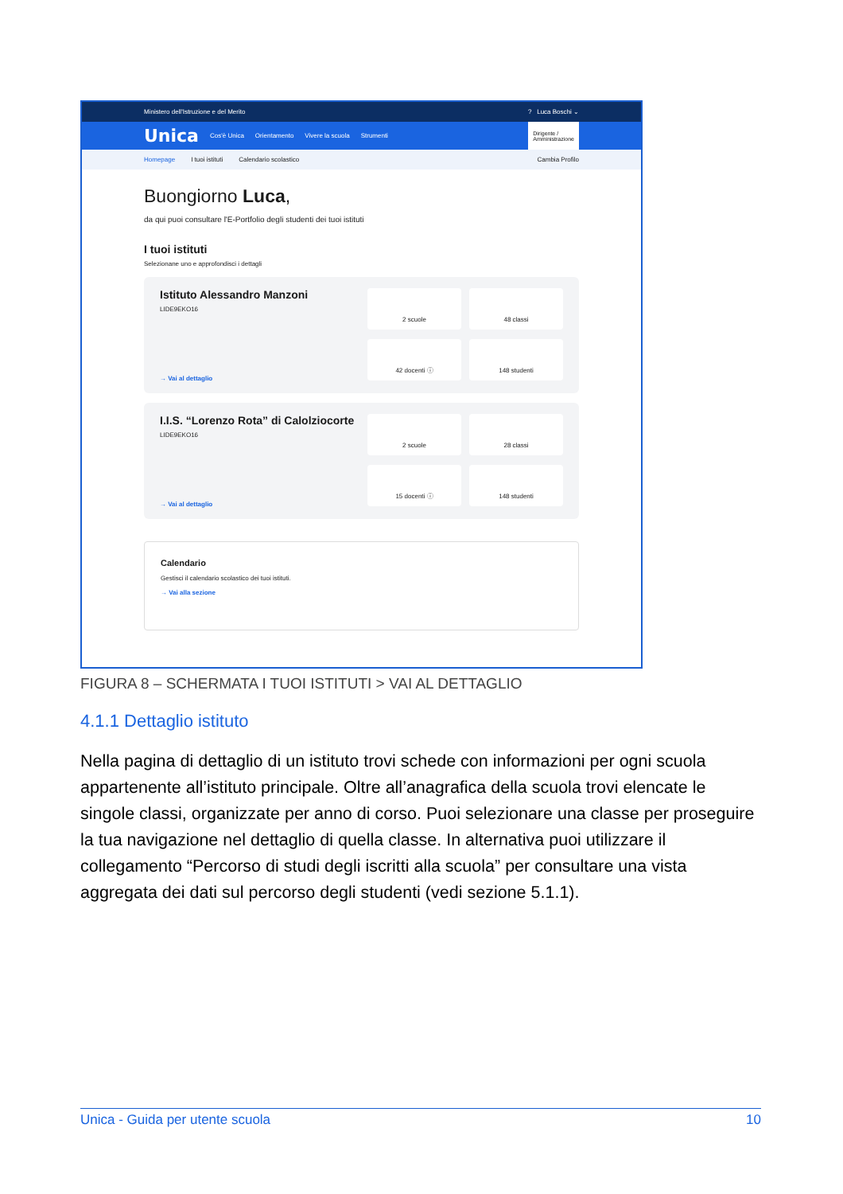Ministero dell'Istruzione e del Merito? Luca Boschi ⌄
Unica Cos'è Unica Orientamento Vivere la scuola Strumenti Dirigente /
Amministrazione
Homepage I tuoi istituti Calendario scolastico Cambia Profilo
Buongiorno Luca,
da qui puoi consultare l'E-Portfolio degli studenti dei tuoi istituti
I tuoi istituti
Selezionane uno e approfondisci i dettagli
Istituto Alessandro Manzoni
LIDE9EKO16
→ Vai al dettaglio
2 scuole
48 classi
42 docenti ⓘ
148 studenti
I.I.S. “Lorenzo Rota” di Calolziocorte
LIDE9EKO16
→ Vai al dettaglio
2 scuole
28 classi
15 docenti ⓘ
148 studenti
Calendario
Gestisci il calendario scolastico dei tuoi istituti.
→ Vai alla sezione
FIGURA 8 – SCHERMATA I TUOI ISTITUTI > VAI AL DETTAGLIO
4.1.1 Dettaglio istituto
Nella pagina di dettaglio di un istituto trovi schede con informazioni per ogni scuola appartenente all’istituto principale. Oltre all’anagrafica della scuola trovi elencate le singole classi, organizzate per anno di corso. Puoi selezionare una classe per proseguire la tua navigazione nel dettaglio di quella classe. In alternativa puoi utilizzare il collegamento “Percorso di studi degli iscritti alla scuola” per consultare una vista aggregata dei dati sul percorso degli studenti (vedi sezione 5.1.1).
Unica - Guida per utente scuola 10